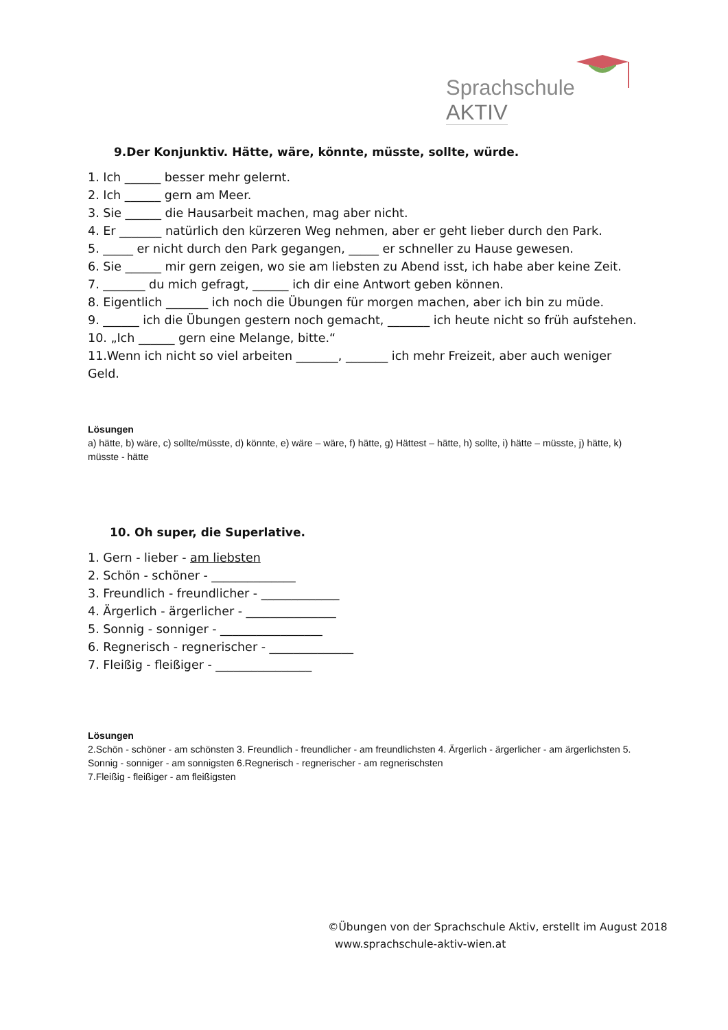Sprachschule AKTIV
9.Der Konjunktiv. Hätte, wäre, könnte, müsste, sollte, würde.
1. Ich ______ besser mehr gelernt.
2. Ich ______ gern am Meer.
3. Sie ______ die Hausarbeit machen, mag aber nicht.
4. Er _______ natürlich den kürzeren Weg nehmen, aber er geht lieber durch den Park.
5. _____ er nicht durch den Park gegangen, _____ er schneller zu Hause gewesen.
6. Sie ______ mir gern zeigen, wo sie am liebsten zu Abend isst, ich habe aber keine Zeit.
7. _______ du mich gefragt, ______ ich dir eine Antwort geben können.
8. Eigentlich _______ ich noch die Übungen für morgen machen, aber ich bin zu müde.
9. ______ ich die Übungen gestern noch gemacht, _______ ich heute nicht so früh aufstehen.
10. „Ich ______ gern eine Melange, bitte.“
11.Wenn ich nicht so viel arbeiten _______, _______ ich mehr Freizeit, aber auch weniger Geld.
Lösungen
a) hätte, b) wäre, c) sollte/müsste, d) könnte, e) wäre – wäre, f) hätte, g) Hättest – hätte, h) sollte, i) hätte – müsste, j) hätte, k) müsste - hätte
10. Oh super, die Superlative.
1. Gern - lieber - am liebsten
2. Schön - schöner - ______________
3. Freundlich - freundlicher - _____________
4. Ärgerlich - ärgerlicher - _______________
5. Sonnig - sonniger - _________________
6. Regnerisch - regnerischer - ______________
7. Fleißig - fleißiger - ________________
Lösungen
2.Schön - schöner - am schönsten 3. Freundlich - freundlicher - am freundlichsten 4. Ärgerlich - ärgerlicher - am ärgerlichsten 5. Sonnig - sonniger - am sonnigsten 6.Regnerisch - regnerischer - am regnerischsten
7.Fleißig - fleißiger - am fleißigsten
©Übungen von der Sprachschule Aktiv, erstellt im August 2018
www.sprachschule-aktiv-wien.at